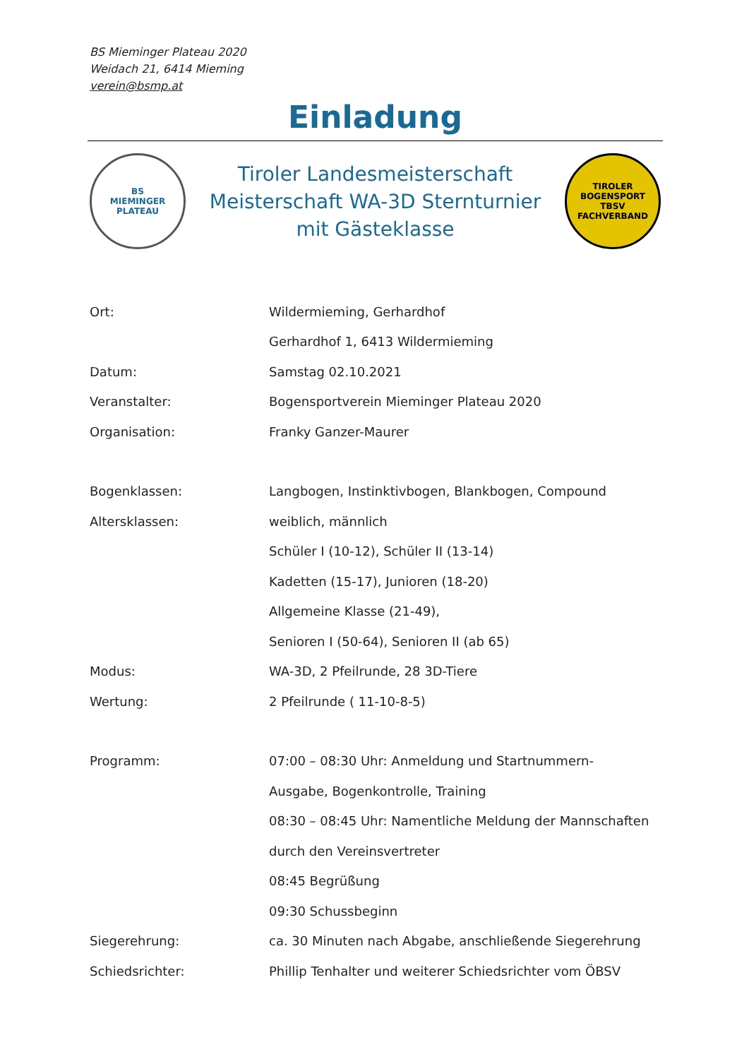BS Mieminger Plateau 2020
Weidach 21, 6414 Mieming
verein@bsmp.at
Einladung
BS
MIEMINGER PLATEAU
Tiroler Landesmeisterschaft
Meisterschaft WA-3D Sternturnier
mit Gästeklasse
TIROLER BOGENSPORT
TBSV
FACHVERBAND
Ort: Wildermieming, Gerhardhof
Gerhardhof 1, 6413 Wildermieming
Datum: Samstag 02.10.2021
Veranstalter:
Bogensportverein Mieminger Plateau 2020
Organisation: Franky Ganzer-Maurer
Bogenklassen:
Langbogen, Instinktivbogen, Blankbogen, Compound
Altersklassen: weiblich, männlich
Schüler I (10-12), Schüler II (13-14)
Kadetten (15-17), Junioren (18-20)
Allgemeine Klasse (21-49),
Senioren I (50-64), Senioren II (ab 65)
Modus:
WA-3D, 2 Pfeilrunde, 28 3D-Tiere
Wertung: 2 Pfeilrunde ( 11-10-8-5)
Programm:
07:00 – 08:30 Uhr: Anmeldung und Startnummern-
Ausgabe, Bogenkontrolle, Training
08:30 – 08:45 Uhr: Namentliche Meldung der Mannschaften
durch den Vereinsvertreter
08:45 Begrüßung
09:30 Schussbeginn
Siegerehrung:
ca. 30 Minuten nach Abgabe, anschließende Siegerehrung
Schiedsrichter:
Phillip Tenhalter und weiterer Schiedsrichter vom ÖBSV